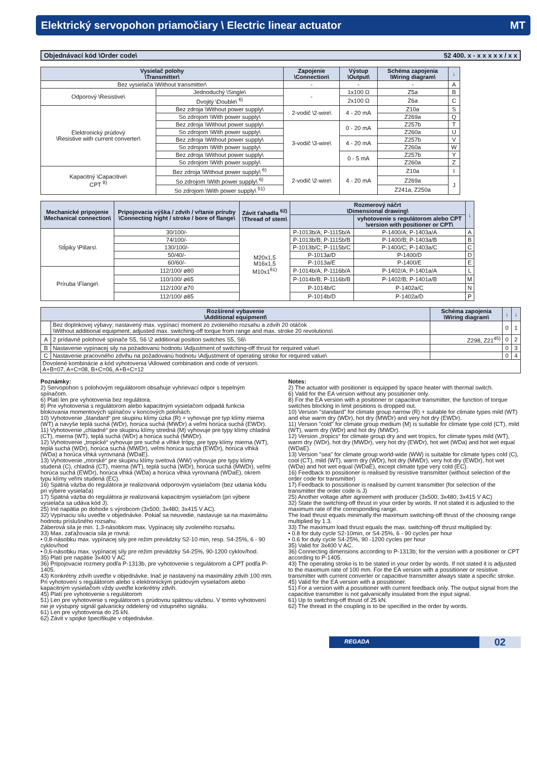Elektrický servopohon priamočiary \ Electric linear actuator MT
Objednávací kód \Order code\ 52 400. x - x x x x x / x x
| Vysielač polohy \Transmitter\ | | Zapojenie \Connection\ | Výstup \Output\ | Schéma zapojenia \Wiring diagram\ | ↓ |
| --- | --- | --- | --- | --- | --- |
| Bez vysielača \Without transmitter\ | | - | - | - | A |
| Odporový \Resistive\ | Jednoduchý \Single\ | - | 1x100 Ω | Z5a | B |
| | Dvojitý \Double\ <sup>6)</sup> | | 2x100 Ω | Z6a | C |
| Elektronický prúdový \Resistive with current converter\ | Bez zdroja \Without power supply\ | 2-vodič \2-wire\ | 4 - 20 mA | Z10a | S |
| | So zdrojom \With power supply\ | | | Z269a | Q |
| | Bez zdroja \Without power supply\ | 3-vodič \3-wire\ | 0 - 20 mA | Z257b | T |
| | So zdrojom \With power supply\ | | | Z260a | U |
| | Bez zdroja \Without power supply\ | | 4 - 20 mA | Z257b | V |
| | So zdrojom \With power supply\ | | | Z260a | W |
| | Bez zdroja \Without power supply\ | | 0 - 5 mA | Z257b | Y |
| | So zdrojom \With power supply\ | | | Z260a | Z |
| Kapacitný \Capacitive\ CPT <sup>8)</sup> | Bez zdroja \Without power supply\ <sup>6)</sup> | 2-vodič \2-wire\ | 4 - 20 mA | Z10a | I |
| | So zdrojom \With power supply\ <sup>6)</sup> | | | Z269a | J |
| | So zdrojom \With power supply\ <sup>51)</sup> | | | Z241a, Z250a | |
| Mechanické pripojenie \Mechanical connection\ | Pripojovacia výška / zdvih / vŕtanie príruby \Connecting hight / stroke / bore of flange\ | Závit ťahadla <sup>62)</sup> \Thread of stem\ | Rozmerový náčrt \Dimensional drawing\ | | ↓ |
| --- | --- | --- | --- | --- | --- |
| | | | | vyhotovenie s regulátorom alebo CPT \version with positioner or CPT\ | |
| Stĺpiky \Pillars\ | 30/100/- | M20x1,5 M16x1,5 M10x1<sup>61)</sup> | P-1013b/A; P-1115b/A | P-1400/A; P-1403a/A | A |
| | 74/100/- | | P-1013b/B; P-1115b/B | P-1400/B; P-1403a/B | B |
| | 130/100/- | | P-1013b/C; P-1115b/C | P-1400/C; P-1403a/C | C |
| | 50/40/- | | P-1013a/D | P-1400/D | D |
| | 60/60/- | | P-1013a/E | P-1400/E | E |
| Príruba \Flange\ | 112/100/ ⌀80 | | P-1014b/A; P-1116b/A | P-1402/A; P-1401a/A | L |
| | 110/100/ ⌀65 | | P-1014b/B; P-1116b/B | P-1402/B; P-1401a/B | M |
| | 112/100/ ⌀70 | | P-1014b/C | P-1402a/C | N |
| | 112/100/ ⌀85 | | P-1014b/D | P-1402a/D | P |
| Rozšírené vybavenie \Additional equipment\ | | Schéma zapojenia \Wiring diagram\ | ↓ | ↓ |
| --- | --- | --- | --- | --- |
| | Bez doplnkovej výbavy; nastavený max. vypínací moment zo zvoleného rozsahu a zdvih 20 otáčok \Without additional equipment; adjusted max. switching-off torque from range and max. stroke 20 revolutions\ | | 0 | 1 |
| A | 2 prídavné polohové spínače S5, S6 \2 additional position switches S5, S6\ | Z298, Z21<sup>45)</sup> | 0 | 2 |
| B | Nastavenie vypínacej sily na požadovanú hodnotu \Adjustment of switching-off thrust for required value\ | | 0 | 3 |
| C | Nastavenie pracovného zdvihu na požadovanú hodnotu \Adjustment of operating stroke for required value\ | | 0 | 4 |
| Dovolené kombinácie a kód vyhotovenia \Allowed combination and code of version\: A+B=07, A+C=08, B+C=06, A+B+C=12 | | | | |
Poznámky:
2) Servopohon s polohovým regulátorom obsahuje vyhrievací odpor s tepelným spínačom.
6) Platí len pre vyhotovenia bez regulátora.
8) Pre vyhotovenia s regulátorom alebo kapacitným vysielačom odpadá funkcia blokovania momentových spínačov v koncových polohách.
10) Vyhotovenie „štandard“ pre skupinu klímy úzka (R) + vyhovuje pre typ klímy mierna (WT) a navyše teplá suchá (WDr), horúca suchá (MWDr) a veľmi horúca suchá (EWDr).
11) Vyhotovenie „chladné“ pre skupinu klímy stredná (M) vyhovuje pre typy klímy chladná (CT), mierna (WT), teplá suchá (WDr) a horúca suchá (MWDr).
12) Vyhotovenie „tropické“ vyhovuje pre suché a vlhké trópy, pre typy klímy mierna (WT), teplá suchá (WDr), horúca suchá (MWDr), veľmi horúca suchá (EWDr), horúca vlhká (WDa) a horúca vlhká vyrovnaná (WDaE).
13) Vyhotovenie „morské“ pre skupinu klímy svetová (WW) vyhovuje pre typy klímy studená (C), chladná (CT), mierna (WT), teplá suchá (WDr), horúca suchá (MWDr), veľmi horúca suchá (EWDr), horúca vlhká (WDa) a horúca vlhká vyrovnaná (WDaE), okrem typu klímy veľmi studená (EC).
16) Spätná väzba do regulátora je realizovaná odporovým vysielačom (bez udania kódu pri výbere vysielača)
17) Spätná väzba do regulátora je realizovaná kapacitným vysielačom (pri výbere vysielača sa udáva kód J).
25) Iné napätia po dohode s výrobcom (3x500; 3x480; 3x415 V AC).
32) Vypínaciu silu uveďte v objednávke. Pokiaľ sa neuvedie, nastavuje sa na maximálnu hodnotu príslušného rozsahu.
Záberová sila je min. 1,3-násobkom max. Vypínacej sily zvoleného rozsahu.
33) Max. zaťažovacia sila je rovná:
• 0,8-násobku max. vypínacej sily pre režim prevádzky S2-10 min, resp. S4-25%, 6 - 90 cyklov/hod
• 0,6-násobku max. vypínacej sily pre režim prevádzky S4-25%, 90-1200 cyklov/hod.
35) Platí pre napätie 3x400 V AC
36) Pripojovacie rozmery podľa P-1313b, pre vyhotovenie s regulátorom a CPT podľa P-1405.
43) Konkrétny zdvih uveďte v objednávke. Inač je nastavený na maximálny zdvih 100 mm. Pri vyhotovení s regulátorom alebo s elektronickým prúdovým vysielačom alebo kapacitným vysielačom vždy uveďte konkrétny zdvih.
45) Platí pre vyhotovenie s regulátorom
51) Len pre vyhotovenie s regulátorom s prúdovou spätnou väzbou. V tomto vyhotovení nie je výstupný signál galvanicky oddelený od vstupného signálu.
61) Len pre vyhotovenia do 25 kN.
62) Závit v spojke špecifikujte v objednávke.
Notes:
2) The actuator with positioner is equipped by space heater with thermal switch.
6) Valid for the EA version without any possitioner only.
8) For the EA version with a positioner or capacitive transmitter, the function of torque switches blocking in limit positions is dropped out.
10) Version "standard" for climate group narrow (R) + suitable for climate types mild (WT) and else warm dry (WDr), hot dry (MWDr) and very hot dry (EWDr).
11) Version "cold" for climate group medium (M) is suitable for climate type cold (CT), mild (WT), warm dry (WDr) and hot dry (MWDr).
12) Version „tropics“ for climate group dry and wet tropics, for climate types mild (WT), warm dry (WDr), hot dry (MWDr), very hot dry (EWDr), hot wet (WDa) and hot wet equal (WDaE).
13) Version "sea" for climate group world-wide (WW) is suitable for climate types cold (C), cool (CT), mild (WT), warm dry (WDr), hot dry (MWDr), very hot dry (EWDr), hot wet (WDa) and hot wet equal (WDaE), except climate type very cold (EC).
16) Feedback to possitioner is realised by resistive transmitter (without selection of the order code for transmitter)
17) Feedback to possitioner is realised by current transmitter (for selection of the transmitter the order code is J)
25) Another voltage after agreement with producer (3x500; 3x480; 3x415 V AC)
32) State the switching-off thrust in your order by words. If not stated it is adjusted to the maximum rate of the corresponding range.
The load thrust equals minimally the maximum switching-off thrust of the choosing range multiplied by 1.3.
33) The maximum load thrust equals the max. switching-off thrust multiplied by:
• 0.8 for duty cycle S2-10min, or S4-25%, 6 - 90 cycles per hour
• 0.6 for duty cycle S4-25%, 90 -1200 cycles per hour
35) Valid for 3x400 V AC.
36) Connecting dimensions according to P-1313b; for the version with a positioner or CPT according to P-1405.
43) The operating stroke is to be stated in your order by words. If not stated it is adjusted to the maximum rate of 100 mm. For the EA version with a possitioner or resistive transmitter with current converter or capacitive transmitter always state a specific stroke.
45) Valid for the EA version with a possitioner.
51) For a version with a possitioner with current feedback only. The output signal from the capacitive transmitter is not galvanically insulated from the input signal.
61) Up to switching-off thrust of 25 kN.
62) The thread in the coupling is to be specified in the order by words.
REGADA 02